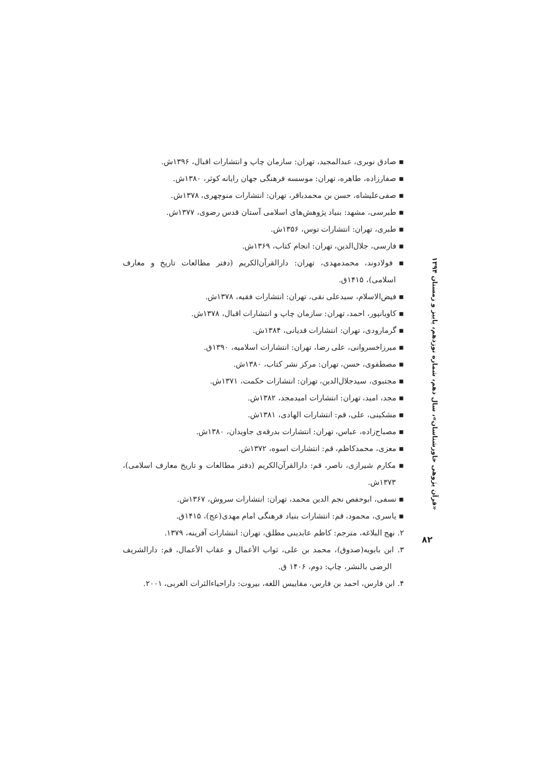▪ صادق نوبری، عبدالمجید، تهران: سازمان چاپ و انتشارات اقبال، ۱۳۹۶ش.
▪ صفارزاده، طاهره، تهران: موسسه فرهنگی جهان رایانه کوثر، ۱۳۸۰ش.
▪ صفی‌علیشاه، حسن بن محمدباقر، تهران: انتشارات منوچهری، ۱۳۷۸ش.
▪ طبرسی، مشهد: بنیاد پژوهش‌های اسلامی آستان قدس رضوی، ۱۳۷۷ش.
▪ طبری، تهران: انتشارات توس، ۱۳۵۶ش.
▪ فارسی، جلال‌الدین، تهران: انجام کتاب، ۱۳۶۹ش.
▪ فولادوند، محمدمهدی، تهران: دارالقرآن‌الکریم (دفتر مطالعات تاریخ و معارف اسلامی)، ۱۴۱۵ق.
▪ فیض‌الاسلام، سیدعلی نقی، تهران: انتشارات فقیه، ۱۳۷۸ش.
▪ کاویانپور، احمد، تهران: سازمان چاپ و انتشارات اقبال، ۱۳۷۸ش.
▪ گرمارودی، تهران: انتشارات قدیانی، ۱۳۸۴ش.
▪ میرزاخسروانی، علی رضا، تهران: انتشارات اسلامیه، ۱۳۹۰ق.
▪ مصطفوی، حسن، تهران: مرکز نشر کتاب، ۱۳۸۰ش.
▪ مجتبوی، سیدجلال‌الدین، تهران: انتشارات حکمت، ۱۳۷۱ش.
▪ مجد، امید، تهران: انتشارات امیدمجد، ۱۳۸۲ش.
▪ مشکینی، علی، قم: انتشارات الهادی، ۱۳۸۱ش.
▪ مصباح‌زاده، عباس، تهران: انتشارات بدرقه‌ی جاویدان، ۱۳۸۰ش.
▪ معزی، محمدکاظم، قم: انتشارات اسوه، ۱۳۷۲ش.
▪ مکارم شیرازی، ناصر، قم: دارالقرآن‌الکریم (دفتر مطالعات و تاریخ معارف اسلامی)، ۱۳۷۳ش.
▪ نسفی، ابوحفص نجم الدین محمد، تهران: انتشارات سروش، ۱۳۶۷ش.
▪ یاسری، محمود، قم: انتشارات بنیاد فرهنگی امام مهدی(عج)، ۱۴۱۵ق.
۲. نهج البلاغه، مترجم: کاظم عابدینی مطلق، تهران: انتشارات آفرینه، ۱۳۷۹.
۳. ابن بابویه(صدوق)، محمد بن علی، ثواب الأعمال و عقاب الأعمال، قم: دارالشریف الرضی بالنشر، چاپ: دوم، ۱۴۰۶ ق.
۴. ابن فارس، احمد بن فارس، مقاییس اللغه، بیروت: داراحیاءالثرات الغربی، ۲۰۰۱.
«قرآن پژوهی خاورشناسان»، سال دهم، شماره نوزدهم، پاییز و زمستان ۱۳۹۴
۸۲